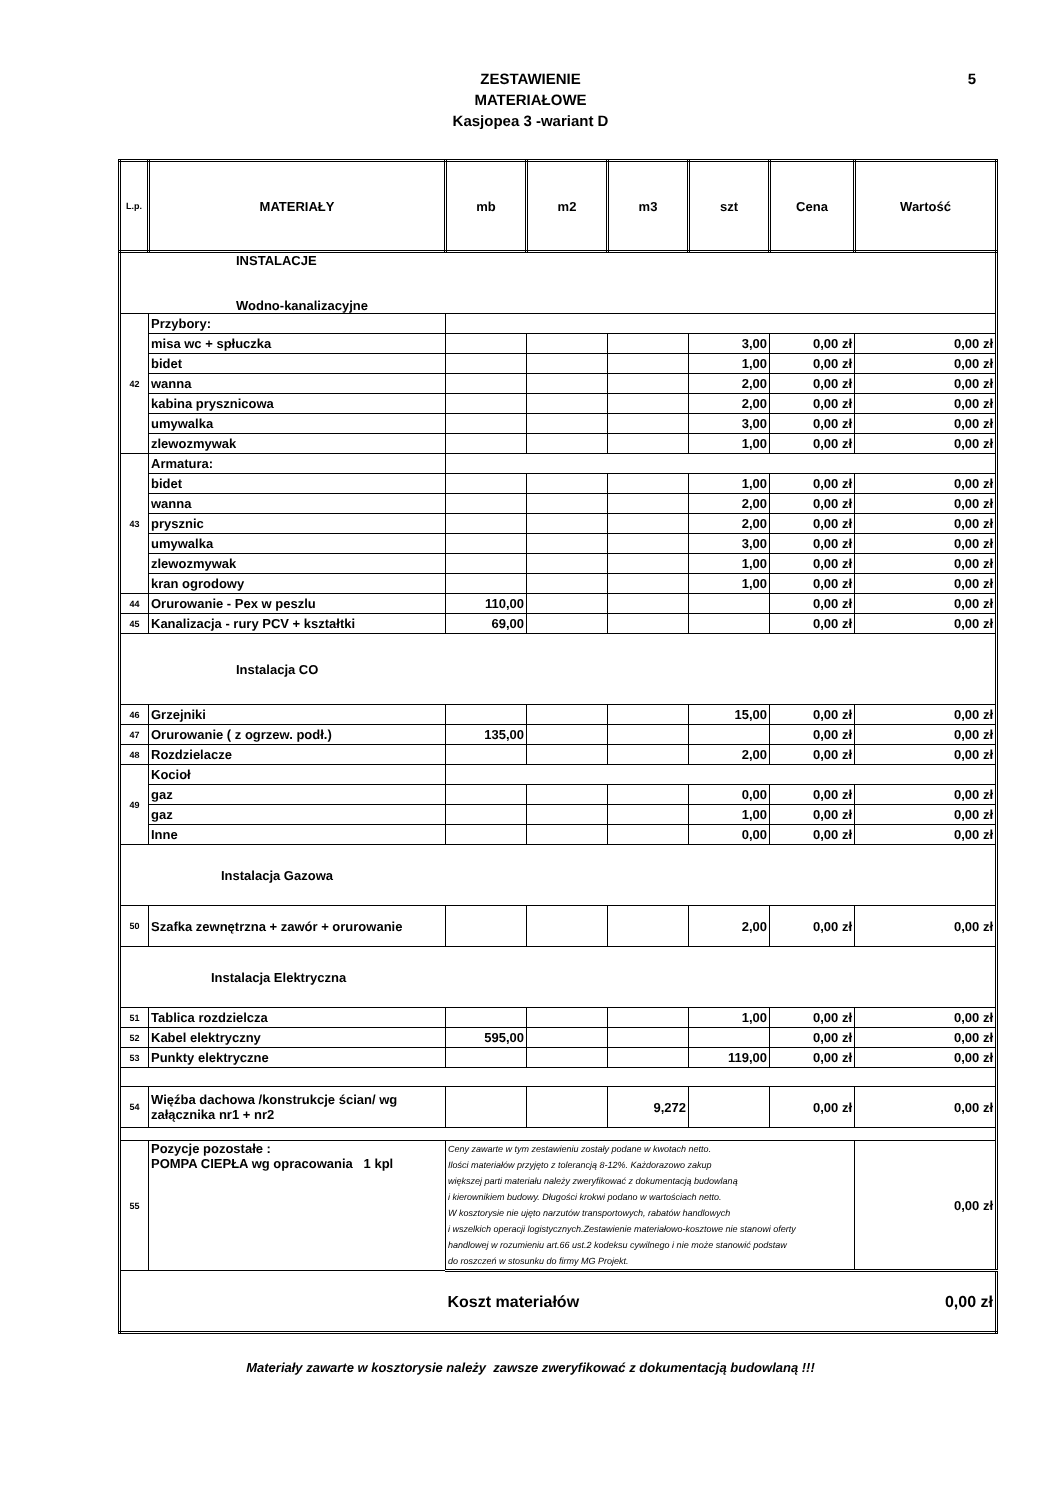ZESTAWIENIE
MATERIAŁOWE
Kasjopea 3 -wariant D
5
| L.p. | MATERIAŁY | mb | m2 | m3 | szt | Cena | Wartość |
| --- | --- | --- | --- | --- | --- | --- | --- |
| INSTALACJE Wodno-kanalizacyjne | | | | | | | |
| 42 | Przybory: | | | | | | |
| | misa wc + spłuczka | | | | 3,00 | 0,00 zł | 0,00 zł |
| | bidet | | | | 1,00 | 0,00 zł | 0,00 zł |
| | wanna | | | | 2,00 | 0,00 zł | 0,00 zł |
| | kabina prysznicowa | | | | 2,00 | 0,00 zł | 0,00 zł |
| | umywalka | | | | 3,00 | 0,00 zł | 0,00 zł |
| | zlewozmywak | | | | 1,00 | 0,00 zł | 0,00 zł |
| 43 | Armatura: | | | | | | |
| | bidet | | | | 1,00 | 0,00 zł | 0,00 zł |
| | wanna | | | | 2,00 | 0,00 zł | 0,00 zł |
| | prysznic | | | | 2,00 | 0,00 zł | 0,00 zł |
| | umywalka | | | | 3,00 | 0,00 zł | 0,00 zł |
| | zlewozmywak | | | | 1,00 | 0,00 zł | 0,00 zł |
| | kran ogrodowy | | | | 1,00 | 0,00 zł | 0,00 zł |
| 44 | Orurowanie - Pex w peszlu | 110,00 | | | | 0,00 zł | 0,00 zł |
| 45 | Kanalizacja - rury PCV + kształtki | 69,00 | | | | 0,00 zł | 0,00 zł |
| Instalacja CO | | | | | | | |
| 46 | Grzejniki | | | | 15,00 | 0,00 zł | 0,00 zł |
| 47 | Orurowanie ( z ogrzew. podł.) | 135,00 | | | | 0,00 zł | 0,00 zł |
| 48 | Rozdzielacze | | | | 2,00 | 0,00 zł | 0,00 zł |
| 49 | Kocioł | | | | | | |
| | gaz | | | | 0,00 | 0,00 zł | 0,00 zł |
| | gaz | | | | 1,00 | 0,00 zł | 0,00 zł |
| | Inne | | | | 0,00 | 0,00 zł | 0,00 zł |
| Instalacja Gazowa | | | | | | | |
| 50 | Szafka zewnętrzna + zawór + orurowanie | | | | 2,00 | 0,00 zł | 0,00 zł |
| Instalacja Elektryczna | | | | | | | |
| 51 | Tablica rozdzielcza | | | | 1,00 | 0,00 zł | 0,00 zł |
| 52 | Kabel elektryczny | 595,00 | | | | 0,00 zł | 0,00 zł |
| 53 | Punkty elektryczne | | | | 119,00 | 0,00 zł | 0,00 zł |
| 54 | Więźba dachowa /konstrukcje ścian/ wg załącznika nr1 + nr2 | | | 9,272 | | 0,00 zł | 0,00 zł |
| 55 | Pozycje pozostałe : POMPA CIEPŁA wg opracowania 1 kpl | Ceny zawarte w tym zestawieniu zostały podane w kwotach netto. Ilości materiałów przyjęto z tolerancją 8-12%. Każdorazowo zakup większej parti materiału należy zweryfikować z dokumentacją budowlaną i kierownikiem budowy. Długości krokwi podano w wartościach netto. W kosztorysie nie ujęto narzutów transportowych, rabatów handlowych i wszelkich operacji logistycznych.Zestawienie materiałowo-kosztowe nie stanowi oferty handlowej w rozumieniu art.66 ust.2 kodeksu cywilnego i nie może stanowić podstaw do roszczeń w stosunku do firmy MG Projekt. | | | | | 0,00 zł |
| | | Koszt materiałów | | | | | 0,00 zł |
Materiały zawarte w kosztorysie należy zawsze zweryfikować z dokumentacją budowlaną !!!